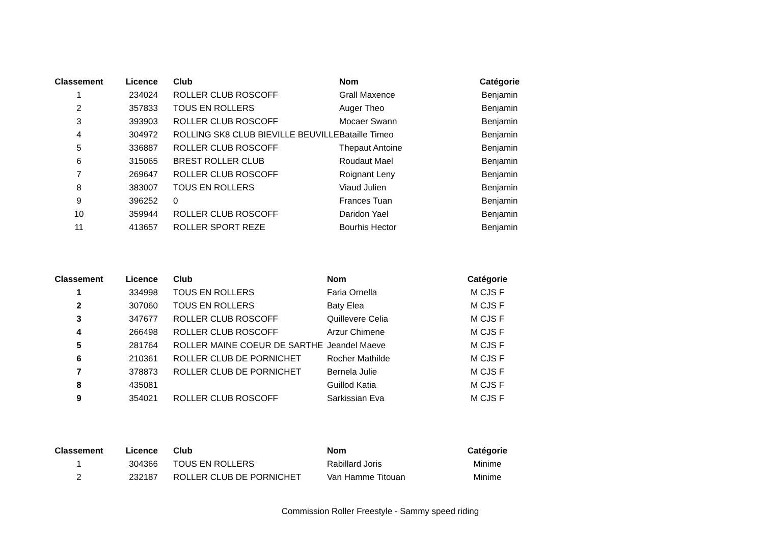| Classement | Licence | Club | Nom | Catégorie |
| --- | --- | --- | --- | --- |
| 1 | 234024 | ROLLER CLUB ROSCOFF | Grall Maxence | Benjamin |
| 2 | 357833 | TOUS EN ROLLERS | Auger Theo | Benjamin |
| 3 | 393903 | ROLLER CLUB ROSCOFF | Mocaer Swann | Benjamin |
| 4 | 304972 | ROLLING SK8 CLUB BIEVILLE BEUVILLE | Bataille Timeo | Benjamin |
| 5 | 336887 | ROLLER CLUB ROSCOFF | Thepaut Antoine | Benjamin |
| 6 | 315065 | BREST ROLLER CLUB | Roudaut Mael | Benjamin |
| 7 | 269647 | ROLLER CLUB ROSCOFF | Roignant Leny | Benjamin |
| 8 | 383007 | TOUS EN ROLLERS | Viaud Julien | Benjamin |
| 9 | 396252 | 0 | Frances Tuan | Benjamin |
| 10 | 359944 | ROLLER CLUB ROSCOFF | Daridon Yael | Benjamin |
| 11 | 413657 | ROLLER SPORT REZE | Bourhis Hector | Benjamin |
| Classement | Licence | Club | Nom | Catégorie |
| --- | --- | --- | --- | --- |
| 1 | 334998 | TOUS EN ROLLERS | Faria Ornella | M CJS F |
| 2 | 307060 | TOUS EN ROLLERS | Baty Elea | M CJS F |
| 3 | 347677 | ROLLER CLUB ROSCOFF | Quillevere Celia | M CJS F |
| 4 | 266498 | ROLLER CLUB ROSCOFF | Arzur Chimene | M CJS F |
| 5 | 281764 | ROLLER MAINE COEUR DE SARTHE | Jeandel Maeve | M CJS F |
| 6 | 210361 | ROLLER CLUB DE PORNICHET | Rocher Mathilde | M CJS F |
| 7 | 378873 | ROLLER CLUB DE PORNICHET | Bernela Julie | M CJS F |
| 8 | 435081 | | Guillod Katia | M CJS F |
| 9 | 354021 | ROLLER CLUB ROSCOFF | Sarkissian Eva | M CJS F |
| Classement | Licence | Club | Nom | Catégorie |
| --- | --- | --- | --- | --- |
| 1 | 304366 | TOUS EN ROLLERS | Rabillard Joris | Minime |
| 2 | 232187 | ROLLER CLUB DE PORNICHET | Van Hamme Titouan | Minime |
Commission Roller Freestyle - Sammy speed riding